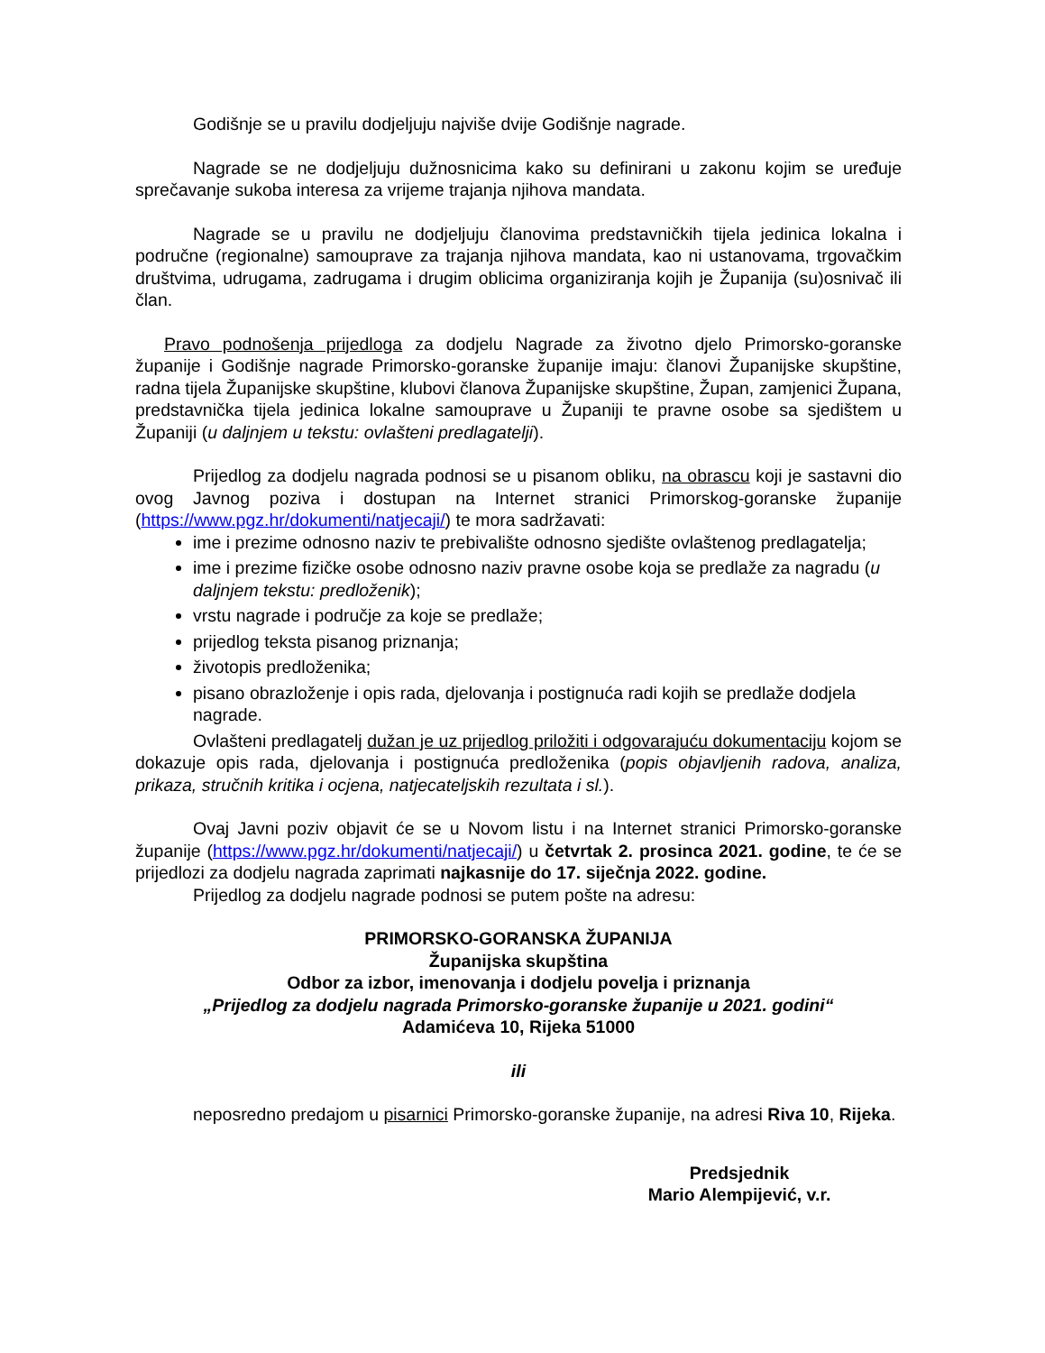Godišnje se u pravilu dodjeljuju najviše dvije Godišnje nagrade.
Nagrade se ne dodjeljuju dužnosnicima kako su definirani u zakonu kojim se uređuje sprečavanje sukoba interesa za vrijeme trajanja njihova mandata.
Nagrade se u pravilu ne dodjeljuju članovima predstavničkih tijela jedinica lokalna i područne (regionalne) samouprave za trajanja njihova mandata, kao ni ustanovama, trgovačkim društvima, udrugama, zadrugama i drugim oblicima organiziranja kojih je Županija (su)osnivač ili član.
Pravo podnošenja prijedloga za dodjelu Nagrade za životno djelo Primorsko-goranske županije i Godišnje nagrade Primorsko-goranske županije imaju: članovi Županijske skupštine, radna tijela Županijske skupštine, klubovi članova Županijske skupštine, Župan, zamjenici Župana, predstavnička tijela jedinica lokalne samouprave u Županiji te pravne osobe sa sjedištem u Županiji (u daljnjem u tekstu: ovlašteni predlagatelji).
Prijedlog za dodjelu nagrada podnosi se u pisanom obliku, na obrascu koji je sastavni dio ovog Javnog poziva i dostupan na Internet stranici Primorskog-goranske županije (https://www.pgz.hr/dokumenti/natjecaji/) te mora sadržavati:
ime i prezime odnosno naziv te prebivalište odnosno sjedište ovlaštenog predlagatelja;
ime i prezime fizičke osobe odnosno naziv pravne osobe koja se predlaže za nagradu (u daljnjem tekstu: predloženik);
vrstu nagrade i područje za koje se predlaže;
prijedlog teksta pisanog priznanja;
životopis predloženika;
pisano obrazloženje i opis rada, djelovanja i postignuća radi kojih se predlaže dodjela nagrade.
Ovlašteni predlagatelj dužan je uz prijedlog priložiti i odgovarajuću dokumentaciju kojom se dokazuje opis rada, djelovanja i postignuća predloženika (popis objavljenih radova, analiza, prikaza, stručnih kritika i ocjena, natjecateljskih rezultata i sl.).
Ovaj Javni poziv objavit će se u Novom listu i na Internet stranici Primorsko-goranske županije (https://www.pgz.hr/dokumenti/natjecaji/) u četvrtak 2. prosinca 2021. godine, te će se prijedlozi za dodjelu nagrada zaprimati najkasnije do 17. siječnja 2022. godine.
Prijedlog za dodjelu nagrade podnosi se putem pošte na adresu:
PRIMORSKO-GORANSKA ŽUPANIJA
Županijska skupština
Odbor za izbor, imenovanja i dodjelu povelja i priznanja
„Prijedlog za dodjelu nagrada Primorsko-goranske županije u 2021. godini“
Adamićeva 10, Rijeka 51000
ili
neposredno predajom u pisarnici Primorsko-goranske županije, na adresi Riva 10, Rijeka.
Predsjednik
Mario Alempijević, v.r.